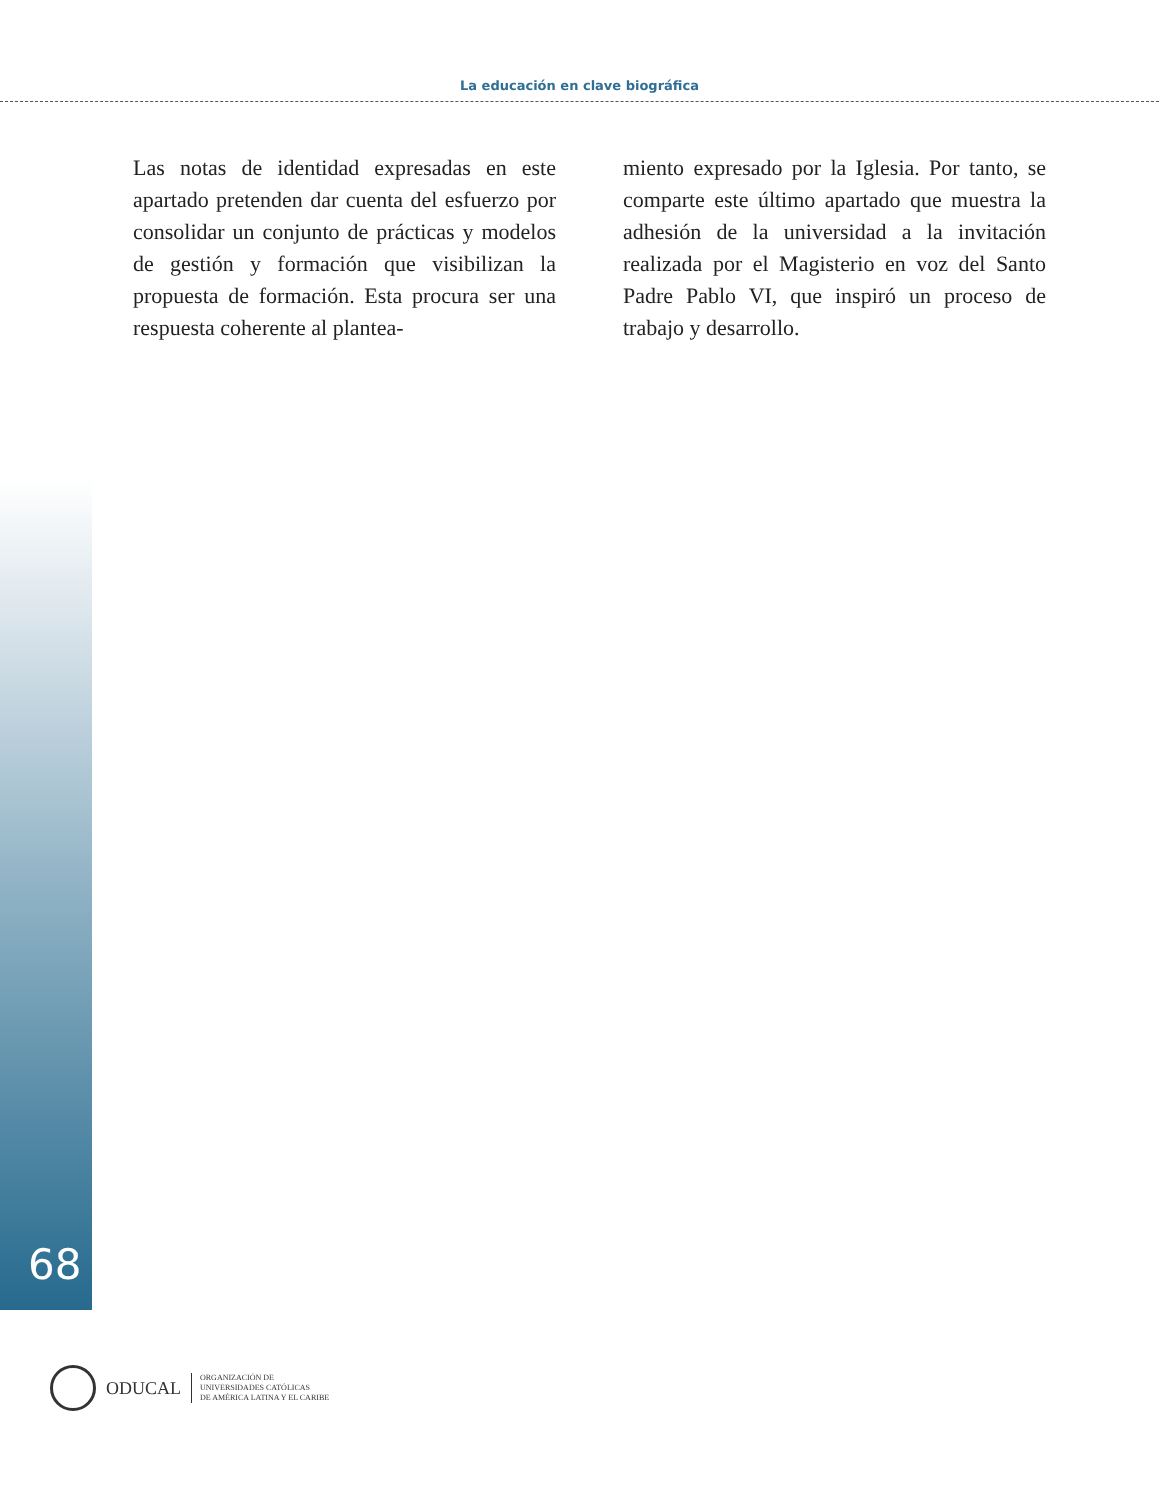La educación en clave biográfica
Las notas de identidad expresadas en este apartado pretenden dar cuenta del esfuerzo por consolidar un conjunto de prácticas y modelos de gestión y formación que visibilizan la propuesta de formación. Esta procura ser una respuesta coherente al plantea-
miento expresado por la Iglesia. Por tanto, se comparte este último apartado que muestra la adhesión de la universidad a la invitación realizada por el Magisterio en voz del Santo Padre Pablo VI, que inspiró un proceso de trabajo y desarrollo.
68
ODUCAL
ORGANIZACIÓN DE
UNIVERSIDADES CATÓLICAS
DE AMÉRICA LATINA Y EL CARIBE